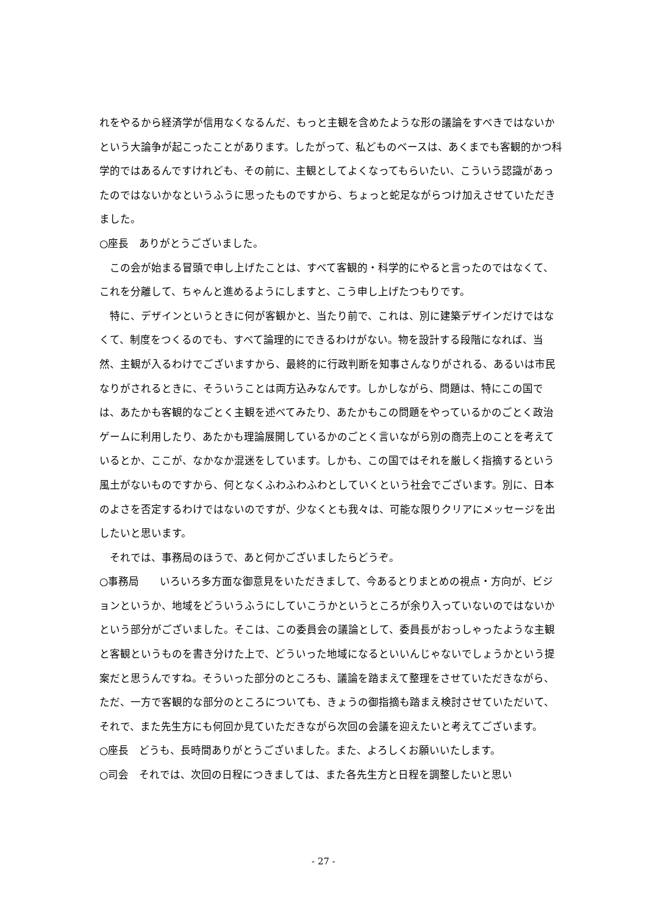れをやるから経済学が信用なくなるんだ、もっと主観を含めたような形の議論をすべきではないかという大論争が起こったことがあります。したがって、私どものベースは、あくまでも客観的かつ科学的ではあるんですけれども、その前に、主観としてよくなってもらいたい、こういう認識があったのではないかなというふうに思ったものですから、ちょっと蛇足ながらつけ加えさせていただきました。
○座長　ありがとうございました。
この会が始まる冒頭で申し上げたことは、すべて客観的・科学的にやると言ったのではなくて、これを分離して、ちゃんと進めるようにしますと、こう申し上げたつもりです。
特に、デザインというときに何が客観かと、当たり前で、これは、別に建築デザインだけではなくて、制度をつくるのでも、すべて論理的にできるわけがない。物を設計する段階になれば、当然、主観が入るわけでございますから、最終的に行政判断を知事さんなりがされる、あるいは市民なりがされるときに、そういうことは両方込みなんです。しかしながら、問題は、特にこの国では、あたかも客観的なごとく主観を述べてみたり、あたかもこの問題をやっているかのごとく政治ゲームに利用したり、あたかも理論展開しているかのごとく言いながら別の商売上のことを考えているとか、ここが、なかなか混迷をしています。しかも、この国ではそれを厳しく指摘するという風土がないものですから、何となくふわふわふわとしていくという社会でございます。別に、日本のよさを否定するわけではないのですが、少なくとも我々は、可能な限りクリアにメッセージを出したいと思います。
それでは、事務局のほうで、あと何かございましたらどうぞ。
○事務局　　いろいろ多方面な御意見をいただきまして、今あるとりまとめの視点・方向が、ビジョンというか、地域をどういうふうにしていこうかというところが余り入っていないのではないかという部分がございました。そこは、この委員会の議論として、委員長がおっしゃったような主観と客観というものを書き分けた上で、どういった地域になるといいんじゃないでしょうかという提案だと思うんですね。そういった部分のところも、議論を踏まえて整理をさせていただきながら、ただ、一方で客観的な部分のところについても、きょうの御指摘も踏まえ検討させていただいて、それで、また先生方にも何回か見ていただきながら次回の会議を迎えたいと考えてございます。
○座長　どうも、長時間ありがとうございました。また、よろしくお願いいたします。
○司会　それでは、次回の日程につきましては、また各先生方と日程を調整したいと思い
- 27 -